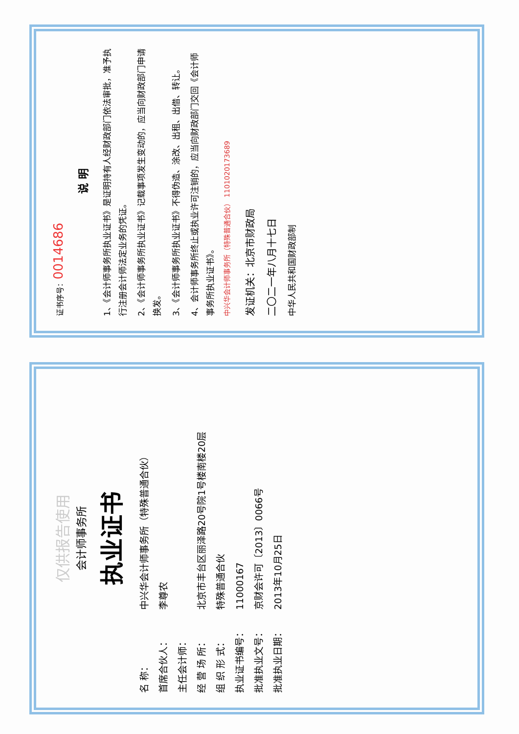仅供报告使用
会计师事务所
执业证书
名 称： 中兴华会计师事务所（特殊普通合伙）
首席合伙人： 李尊农
主任会计师：
经 营 场 所： 北京市丰台区丽泽路20号院1号楼南楼20层
组 织 形 式： 特殊普通合伙
执业证书编号： 11000167
批准执业文号： 京财会许可〔2013〕0066号
批准执业日期： 2013年10月25日
证书序号：0014686
说 明
1、《会计师事务所执业证书》是证明持有人经财政部门依法审批，准予执行注册会计师法定业务的凭证。
2、《会计师事务所执业证书》记载事项发生变动的，应当向财政部门申请换发。
3、《会计师事务所执业证书》不得伪造、涂改、出租、出借、转让。
4、会计师事务所终止或执业许可注销的，应当向财政部门交回《会计师事务所执业证书》。
中兴华会计师事务所（特殊普通合伙） 1101020173689
发证机关：北京市财政局
二〇二一年八月十七日
中华人民共和国财政部制